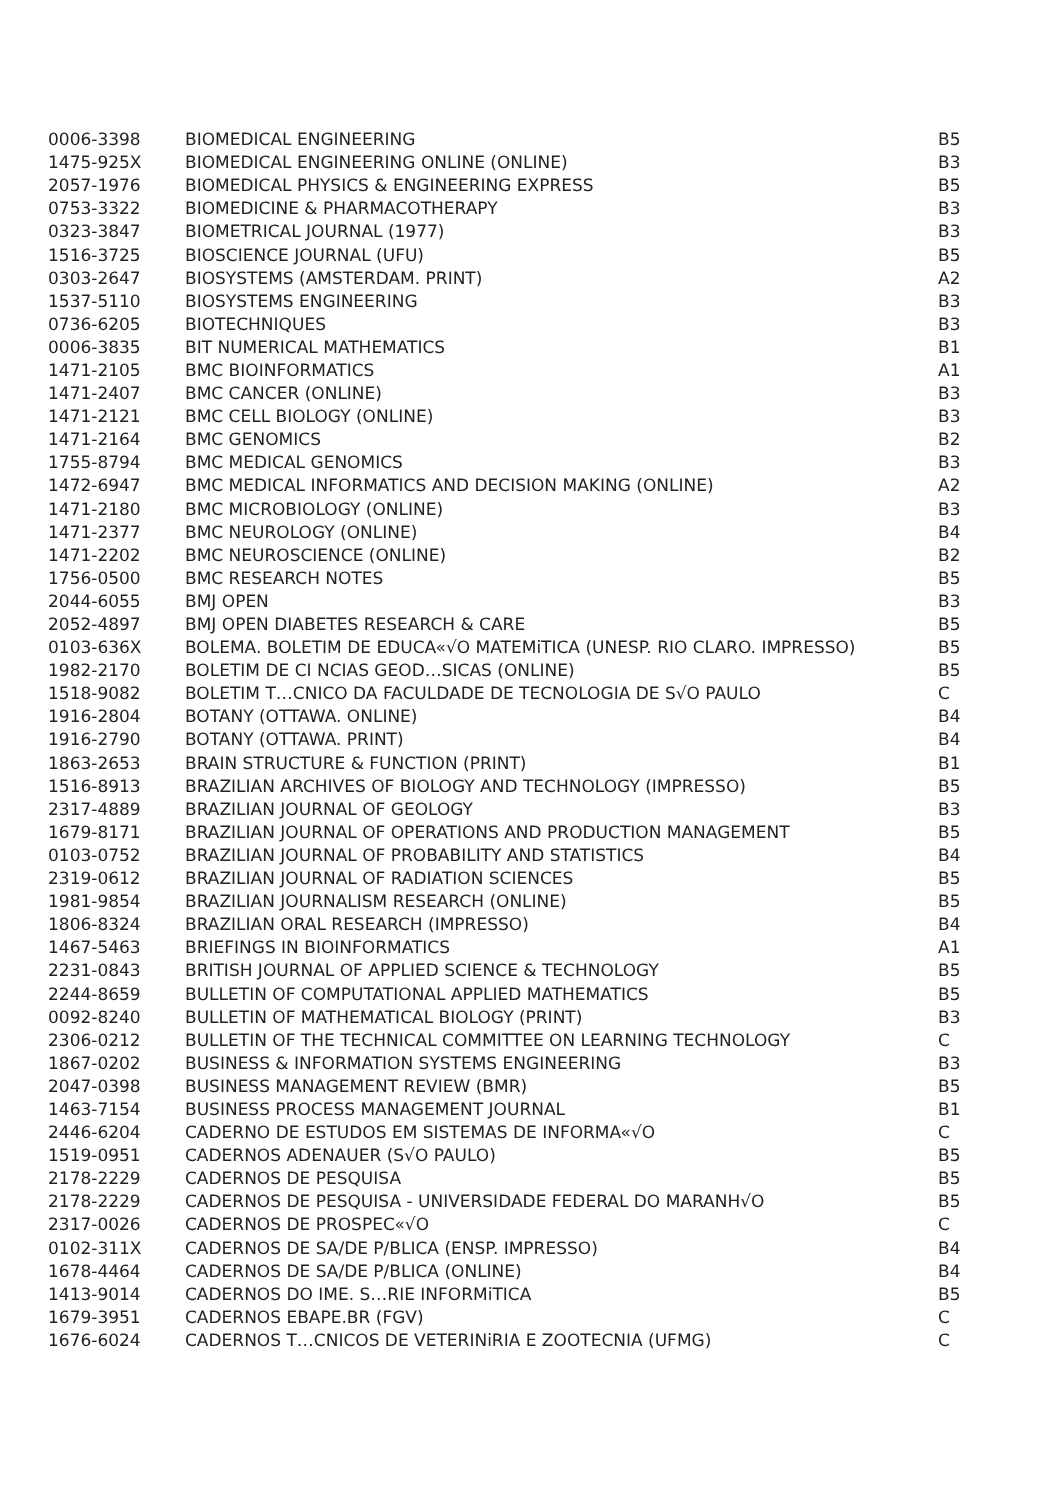| 0006-3398 | BIOMEDICAL ENGINEERING | B5 |
| 1475-925X | BIOMEDICAL ENGINEERING ONLINE (ONLINE) | B3 |
| 2057-1976 | BIOMEDICAL PHYSICS & ENGINEERING EXPRESS | B5 |
| 0753-3322 | BIOMEDICINE & PHARMACOTHERAPY | B3 |
| 0323-3847 | BIOMETRICAL JOURNAL (1977) | B3 |
| 1516-3725 | BIOSCIENCE JOURNAL (UFU) | B5 |
| 0303-2647 | BIOSYSTEMS (AMSTERDAM. PRINT) | A2 |
| 1537-5110 | BIOSYSTEMS ENGINEERING | B3 |
| 0736-6205 | BIOTECHNIQUES | B3 |
| 0006-3835 | BIT NUMERICAL MATHEMATICS | B1 |
| 1471-2105 | BMC BIOINFORMATICS | A1 |
| 1471-2407 | BMC CANCER (ONLINE) | B3 |
| 1471-2121 | BMC CELL BIOLOGY (ONLINE) | B3 |
| 1471-2164 | BMC GENOMICS | B2 |
| 1755-8794 | BMC MEDICAL GENOMICS | B3 |
| 1472-6947 | BMC MEDICAL INFORMATICS AND DECISION MAKING (ONLINE) | A2 |
| 1471-2180 | BMC MICROBIOLOGY (ONLINE) | B3 |
| 1471-2377 | BMC NEUROLOGY (ONLINE) | B4 |
| 1471-2202 | BMC NEUROSCIENCE (ONLINE) | B2 |
| 1756-0500 | BMC RESEARCH NOTES | B5 |
| 2044-6055 | BMJ OPEN | B3 |
| 2052-4897 | BMJ OPEN DIABETES RESEARCH & CARE | B5 |
| 0103-636X | BOLEMA. BOLETIM DE EDUCA«√O MATEMiTICA (UNESP. RIO CLARO. IMPRESSO) | B5 |
| 1982-2170 | BOLETIM DE CI NCIAS GEOD…SICAS (ONLINE) | B5 |
| 1518-9082 | BOLETIM T…CNICO DA FACULDADE DE TECNOLOGIA DE S√O PAULO | C |
| 1916-2804 | BOTANY (OTTAWA. ONLINE) | B4 |
| 1916-2790 | BOTANY (OTTAWA. PRINT) | B4 |
| 1863-2653 | BRAIN STRUCTURE & FUNCTION (PRINT) | B1 |
| 1516-8913 | BRAZILIAN ARCHIVES OF BIOLOGY AND TECHNOLOGY (IMPRESSO) | B5 |
| 2317-4889 | BRAZILIAN JOURNAL OF GEOLOGY | B3 |
| 1679-8171 | BRAZILIAN JOURNAL OF OPERATIONS AND PRODUCTION MANAGEMENT | B5 |
| 0103-0752 | BRAZILIAN JOURNAL OF PROBABILITY AND STATISTICS | B4 |
| 2319-0612 | BRAZILIAN JOURNAL OF RADIATION SCIENCES | B5 |
| 1981-9854 | BRAZILIAN JOURNALISM RESEARCH (ONLINE) | B5 |
| 1806-8324 | BRAZILIAN ORAL RESEARCH (IMPRESSO) | B4 |
| 1467-5463 | BRIEFINGS IN BIOINFORMATICS | A1 |
| 2231-0843 | BRITISH JOURNAL OF APPLIED SCIENCE & TECHNOLOGY | B5 |
| 2244-8659 | BULLETIN OF COMPUTATIONAL APPLIED MATHEMATICS | B5 |
| 0092-8240 | BULLETIN OF MATHEMATICAL BIOLOGY (PRINT) | B3 |
| 2306-0212 | BULLETIN OF THE TECHNICAL COMMITTEE ON LEARNING TECHNOLOGY | C |
| 1867-0202 | BUSINESS & INFORMATION SYSTEMS ENGINEERING | B3 |
| 2047-0398 | BUSINESS MANAGEMENT REVIEW (BMR) | B5 |
| 1463-7154 | BUSINESS PROCESS MANAGEMENT JOURNAL | B1 |
| 2446-6204 | CADERNO DE ESTUDOS EM SISTEMAS DE INFORMA«√O | C |
| 1519-0951 | CADERNOS ADENAUER (S√O PAULO) | B5 |
| 2178-2229 | CADERNOS DE PESQUISA | B5 |
| 2178-2229 | CADERNOS DE PESQUISA - UNIVERSIDADE FEDERAL DO MARANH√O | B5 |
| 2317-0026 | CADERNOS DE PROSPEC«√O | C |
| 0102-311X | CADERNOS DE SA/DE P/BLICA (ENSP. IMPRESSO) | B4 |
| 1678-4464 | CADERNOS DE SA/DE P/BLICA (ONLINE) | B4 |
| 1413-9014 | CADERNOS DO IME. S…RIE INFORMiTICA | B5 |
| 1679-3951 | CADERNOS EBAPE.BR (FGV) | C |
| 1676-6024 | CADERNOS T…CNICOS DE VETERINiRIA E ZOOTECNIA (UFMG) | C |